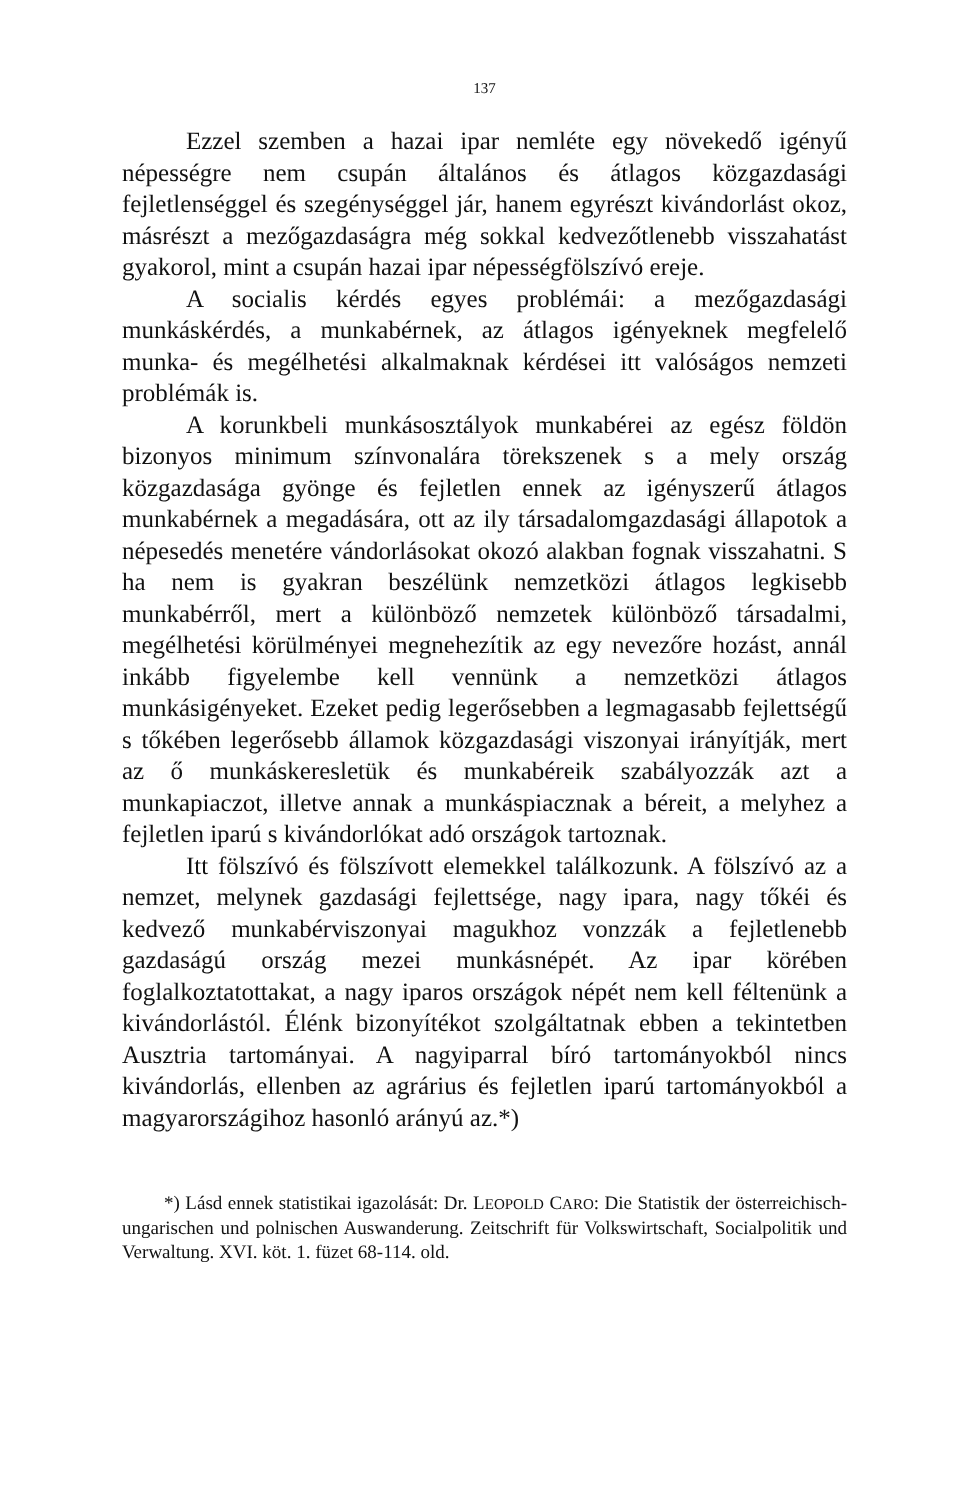137
Ezzel szemben a hazai ipar nemléte egy növekedő igényű népességre nem csupán általános és átlagos közgazdasági fejletlenséggel és szegénységgel jár, hanem egyrészt kivándorlást okoz, másrészt a mezőgazdaságra még sokkal kedvezőtlenebb visszahatást gyakorol, mint a csupán hazai ipar népességfölszívó ereje.
A socialis kérdés egyes problémái: a mezőgazdasági munkáskérdés, a munkabérnek, az átlagos igényeknek megfelelő munka- és megélhetési alkalmaknak kérdései itt valóságos nemzeti problémák is.
A korunkbeli munkásosztályok munkabérei az egész földön bizonyos minimum színvonalára törekszenek s a mely ország közgazdasága gyönge és fejletlen ennek az igényszerű átlagos munkabérnek a megadására, ott az ily társadalomgazdasági állapotok a népesedés menetére vándorlásokat okozó alakban fognak visszahatni. S ha nem is gyakran beszélünk nemzetközi átlagos legkisebb munkabérről, mert a különböző nemzetek különböző társadalmi, megélhetési körülményei megnehezítik az egy nevezőre hozást, annál inkább figyelembe kell vennünk a nemzetközi átlagos munkásigényeket. Ezeket pedig legerősebben a legmagasabb fejlettségű s tőkében legerősebb államok közgazdasági viszonyai irányítják, mert az ő munkáskeresletük és munkabéreik szabályozzák azt a munkapiaczot, illetve annak a munkáspiacznak a béreit, a melyhez a fejletlen iparú s kivándorlókat adó országok tartoznak.
Itt fölszívó és fölszívott elemekkel találkozunk. A fölszívó az a nemzet, melynek gazdasági fejlettsége, nagy ipara, nagy tőkéi és kedvező munkabérviszonyai magukhoz vonzzák a fejletlenebb gazdaságú ország mezei munkásnépét. Az ipar körében foglalkoztatottakat, a nagy iparos országok népét nem kell féltenünk a kivándorlástól. Élénk bizonyítékot szolgáltatnak ebben a tekintetben Ausztria tartományai. A nagyiparral bíró tartományokból nincs kivándorlás, ellenben az agrárius és fejletlen iparú tartományokból a magyarországihoz hasonló arányú az.*)
*) Lásd ennek statistikai igazolását: Dr. LEOPOLD CARO: Die Statistik der österreichisch-ungarischen und polnischen Auswanderung. Zeitschrift für Volkswirtschaft, Socialpolitik und Verwaltung. XVI. köt. 1. füzet 68-114. old.